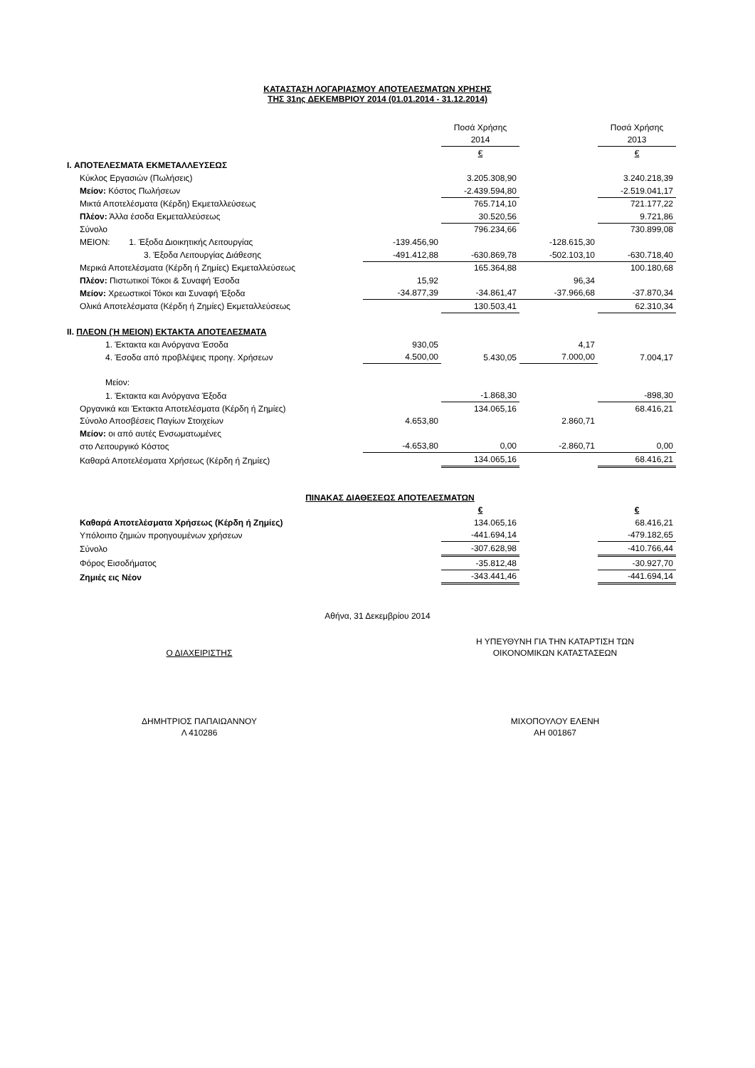ΚΑΤΑΣΤΑΣΗ ΛΟΓΑΡΙΑΣΜΟΥ ΑΠΟΤΕΛΕΣΜΑΤΩΝ ΧΡΗΣΗΣ
ΤΗΣ 31ης ΔΕΚΕΜΒΡΙΟΥ 2014 (01.01.2014 - 31.12.2014)
| | | Ποσά Χρήσης | | Ποσά Χρήσης |
| | | 2014 | | 2013 |
| | | € | | € |
| I. ΑΠΟΤΕΛΕΣΜΑΤΑ ΕΚΜΕΤΑΛΛΕΥΣΕΩΣ | | | | |
| Κύκλος Εργασιών (Πωλήσεις) | | 3.205.308,90 | | 3.240.218,39 |
| Μείον: Κόστος Πωλήσεων | | -2.439.594,80 | | -2.519.041,17 |
| Μικτά Αποτελέσματα (Κέρδη) Εκμεταλλεύσεως | | 765.714,10 | | 721.177,22 |
| Πλέον: Άλλα έσοδα Εκμεταλλεύσεως | | 30.520,56 | | 9.721,86 |
| Σύνολο | | 796.234,66 | | 730.899,08 |
| ΜΕΙΟΝ: 1. Έξοδα Διοικητικής Λειτουργίας | -139.456,90 | | -128.615,30 | |
| 3. Έξοδα Λειτουργίας Διάθεσης | -491.412,88 | -630.869,78 | -502.103,10 | -630.718,40 |
| Μερικά Αποτελέσματα (Κέρδη ή Ζημίες) Εκμεταλλεύσεως | | 165.364,88 | | 100.180,68 |
| Πλέον: Πιστωτικοί Τόκοι & Συναφή Έσοδα | 15,92 | | 96,34 | |
| Μείον: Χρεωστικοί Τόκοι και Συναφή Έξοδα | -34.877,39 | -34.861,47 | -37.966,68 | -37.870,34 |
| Ολικά Αποτελέσματα (Κέρδη ή Ζημίες) Εκμεταλλεύσεως | | 130.503,41 | | 62.310,34 |
| II. ΠΛΕΟΝ (Ή ΜΕΙΟΝ) ΕΚΤΑΚΤΑ ΑΠΟΤΕΛΕΣΜΑΤΑ | | | | |
| 1. Έκτακτα και Ανόργανα Έσοδα | 930,05 | | 4,17 | |
| 4. Έσοδα από προβλέψεις προηγ. Χρήσεων | 4.500,00 | 5.430,05 | 7.000,00 | 7.004,17 |
| Μείον: | | | | |
| 1. Έκτακτα και Ανόργανα Έξοδα | | -1.868,30 | | -898,30 |
| Οργανικά και Έκτακτα Αποτελέσματα (Κέρδη ή Ζημίες) | | 134.065,16 | | 68.416,21 |
| Σύνολο Αποσβέσεις Παγίων Στοιχείων | 4.653,80 | | 2.860,71 | |
| Μείον: οι από αυτές Ενσωματωμένες | | | | |
| στο Λειτουργικό Κόστος | -4.653,80 | 0,00 | -2.860,71 | 0,00 |
| Καθαρά Αποτελέσματα Χρήσεως (Κέρδη ή Ζημίες) | | 134.065,16 | | 68.416,21 |
| ΠΙΝΑΚΑΣ ΔΙΑΘΕΣΕΩΣ ΑΠΟΤΕΛΕΣΜΑΤΩΝ | | | | |
| | | € | | € |
| Καθαρά Αποτελέσματα Χρήσεως (Κέρδη ή Ζημίες) | | 134.065,16 | | 68.416,21 |
| Υπόλοιπο ζημιών προηγουμένων χρήσεων | | -441.694,14 | | -479.182,65 |
| Σύνολο | | -307.628,98 | | -410.766,44 |
| Φόρος Εισοδήματος | | -35.812,48 | | -30.927,70 |
| Ζημιές εις Νέον | | -343.441,46 | | -441.694,14 |
Αθήνα, 31 Δεκεμβρίου 2014
Ο ΔΙΑΧΕΙΡΙΣΤΗΣ
ΔΗΜΗΤΡΙΟΣ ΠΑΠΑΙΩΑΝΝΟΥ
Λ 410286
Η ΥΠΕΥΘΥΝΗ ΓΙΑ ΤΗΝ ΚΑΤΑΡΤΙΣΗ ΤΩΝ
ΟΙΚΟΝΟΜΙΚΩΝ ΚΑΤΑΣΤΑΣΕΩΝ
ΜΙΧΟΠΟΥΛΟΥ ΕΛΕΝΗ
ΑΗ 001867